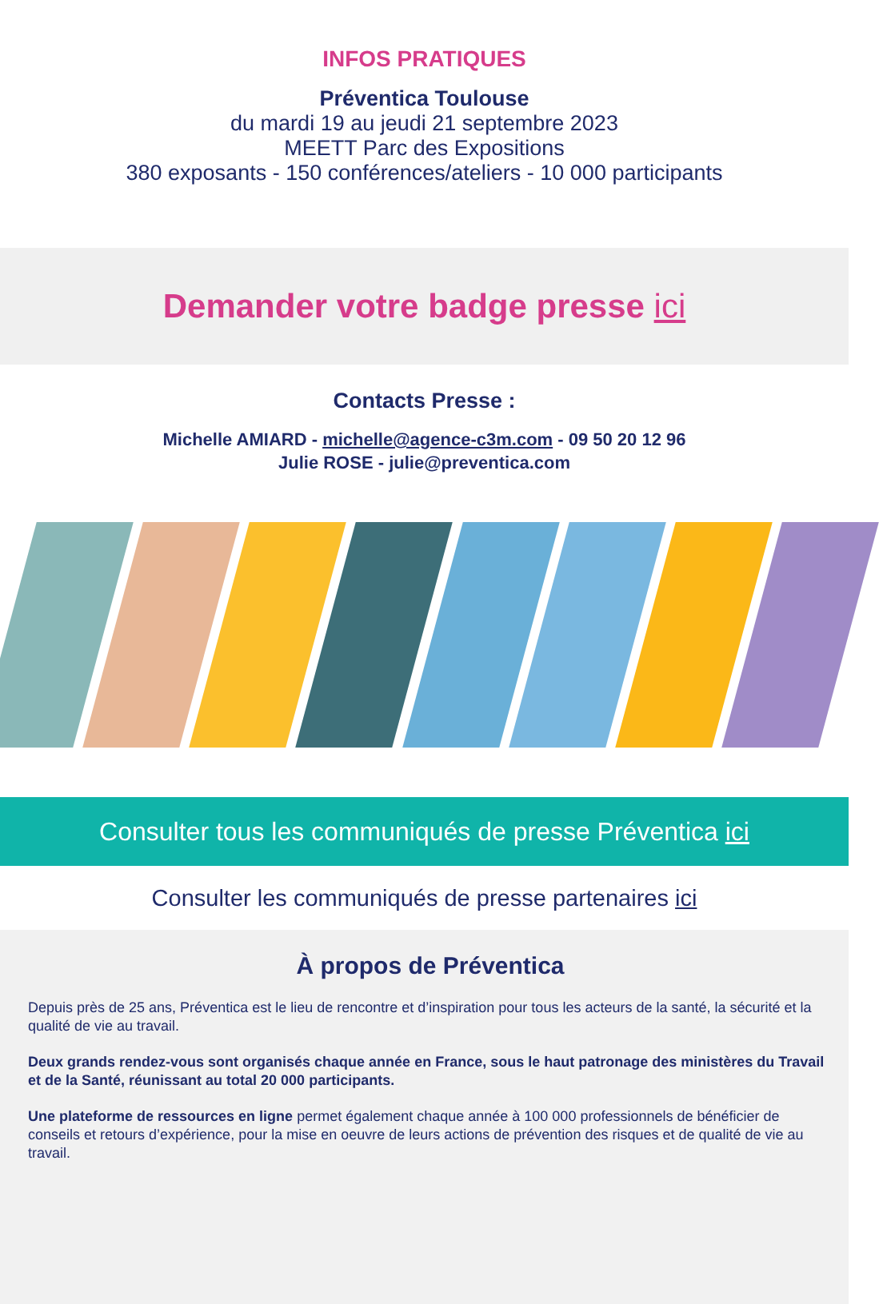INFOS PRATIQUES
Préventica Toulouse
du mardi 19 au jeudi 21 septembre 2023
MEETT Parc des Expositions
380 exposants - 150 conférences/ateliers - 10 000 participants
Demander votre badge presse ici
Contacts Presse :
Michelle AMIARD - michelle@agence-c3m.com - 09 50 20 12 96
Julie ROSE - julie@preventica.com
Consulter tous les communiqués de presse Préventica ici
Consulter les communiqués de presse partenaires ici
À propos de Préventica
Depuis près de 25 ans, Préventica est le lieu de rencontre et d’inspiration pour tous les acteurs de la santé, la sécurité et la qualité de vie au travail.
Deux grands rendez-vous sont organisés chaque année en France, sous le haut patronage des ministères du Travail et de la Santé, réunissant au total 20 000 participants.
Une plateforme de ressources en ligne permet également chaque année à 100 000 professionnels de bénéficier de conseils et retours d’expérience, pour la mise en oeuvre de leurs actions de prévention des risques et de qualité de vie au travail.